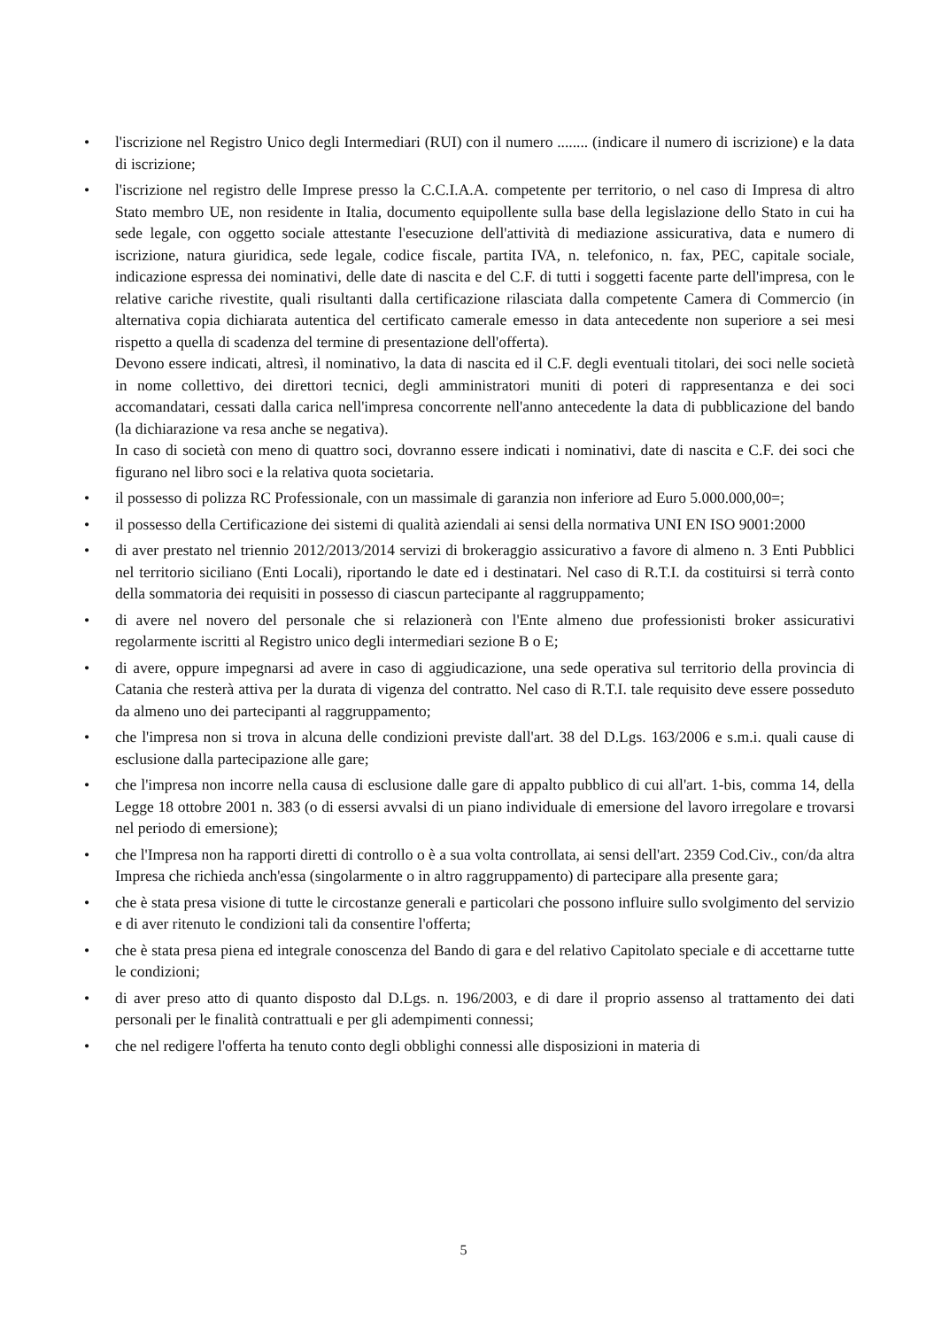• l'iscrizione nel Registro Unico degli Intermediari (RUI) con il numero ........ (indicare il numero di iscrizione) e la data di iscrizione;
•
l'iscrizione nel registro delle Imprese presso la C.C.I.A.A. competente per territorio, o nel caso di Impresa di altro Stato membro UE, non residente in Italia, documento equipollente sulla base della legislazione dello Stato in cui ha sede legale, con oggetto sociale attestante l'esecuzione dell'attività di mediazione assicurativa, data e numero di iscrizione, natura giuridica, sede legale, codice fiscale, partita IVA, n. telefonico, n. fax, PEC, capitale sociale, indicazione espressa dei nominativi, delle date di nascita e del C.F. di tutti i soggetti facente parte dell'impresa, con le relative cariche rivestite, quali risultanti dalla certificazione rilasciata dalla competente Camera di Commercio (in alternativa copia dichiarata autentica del certificato camerale emesso in data antecedente non superiore a sei mesi rispetto a quella di scadenza del termine di presentazione dell'offerta).
Devono essere indicati, altresì, il nominativo, la data di nascita ed il C.F. degli eventuali titolari, dei soci nelle società in nome collettivo, dei direttori tecnici, degli amministratori muniti di poteri di rappresentanza e dei soci accomandatari, cessati dalla carica nell'impresa concorrente nell'anno antecedente la data di pubblicazione del bando (la dichiarazione va resa anche se negativa).
In caso di società con meno di quattro soci, dovranno essere indicati i nominativi, date di nascita e C.F. dei soci che figurano nel libro soci e la relativa quota societaria.
• il possesso di polizza RC Professionale, con un massimale di garanzia non inferiore ad Euro 5.000.000,00=;
• il possesso della Certificazione dei sistemi di qualità aziendali ai sensi della normativa UNI EN ISO 9001:2000
• di aver prestato nel triennio 2012/2013/2014 servizi di brokeraggio assicurativo a favore di almeno n. 3 Enti Pubblici nel territorio siciliano (Enti Locali), riportando le date ed i destinatari. Nel caso di R.T.I. da costituirsi si terrà conto della sommatoria dei requisiti in possesso di ciascun partecipante al raggruppamento;
• di avere nel novero del personale che si relazionerà con l'Ente almeno due professionisti broker assicurativi regolarmente iscritti al Registro unico degli intermediari sezione B o E;
• di avere, oppure impegnarsi ad avere in caso di aggiudicazione, una sede operativa sul territorio della provincia di Catania che resterà attiva per la durata di vigenza del contratto. Nel caso di R.T.I. tale requisito deve essere posseduto da almeno uno dei partecipanti al raggruppamento;
• che l'impresa non si trova in alcuna delle condizioni previste dall'art. 38 del D.Lgs. 163/2006 e s.m.i. quali cause di esclusione dalla partecipazione alle gare;
• che l'impresa non incorre nella causa di esclusione dalle gare di appalto pubblico di cui all'art. 1-bis, comma 14, della Legge 18 ottobre 2001 n. 383 (o di essersi avvalsi di un piano individuale di emersione del lavoro irregolare e trovarsi nel periodo di emersione);
• che l'Impresa non ha rapporti diretti di controllo o è a sua volta controllata, ai sensi dell'art. 2359 Cod.Civ., con/da altra Impresa che richieda anch'essa (singolarmente o in altro raggruppamento) di partecipare alla presente gara;
• che è stata presa visione di tutte le circostanze generali e particolari che possono influire sullo svolgimento del servizio e di aver ritenuto le condizioni tali da consentire l'offerta;
• che è stata presa piena ed integrale conoscenza del Bando di gara e del relativo Capitolato speciale e di accettarne tutte le condizioni;
• di aver preso atto di quanto disposto dal D.Lgs. n. 196/2003, e di dare il proprio assenso al trattamento dei dati personali per le finalità contrattuali e per gli adempimenti connessi;
• che nel redigere l'offerta ha tenuto conto degli obblighi connessi alle disposizioni in materia di
5